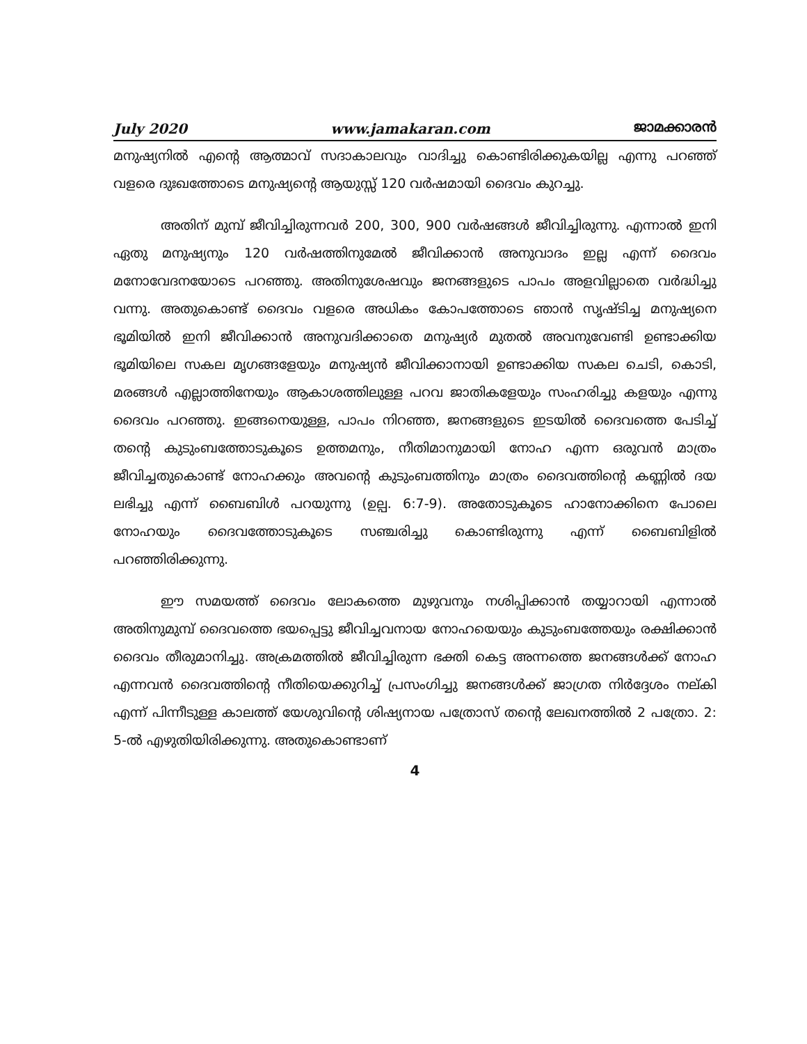July 2020 www.jamakaran.com ജാമക്കാരൻ
മനുഷ്യനിൽ എന്റെ ആത്മാവ് സദാകാലവും വാദിച്ചു കൊണ്ടിരിക്കുകയില്ല എന്നു പറഞ്ഞ് വളരെ ദുഃഖത്തോടെ മനുഷ്യന്റെ ആയുസ്സ് 120 വർഷമായി ദൈവം കുറച്ചു.
അതിന് മുമ്പ് ജീവിച്ചിരുന്നവർ 200, 300, 900 വർഷങ്ങൾ ജീവിച്ചിരുന്നു. എന്നാൽ ഇനി ഏതു മനുഷ്യനും 120 വർഷത്തിനുമേൽ ജീവിക്കാൻ അനുവാദം ഇല്ല എന്ന് ദൈവം മനോവേദനയോടെ പറഞ്ഞു. അതിനുശേഷവും ജനങ്ങളുടെ പാപം അളവില്ലാതെ വർദ്ധിച്ചു വന്നു. അതുകൊണ്ട് ദൈവം വളരെ അധികം കോപത്തോടെ ഞാൻ സൃഷ്ടിച്ച മനുഷ്യനെ ഭൂമിയിൽ ഇനി ജീവിക്കാൻ അനുവദിക്കാതെ മനുഷ്യർ മുതൽ അവനുവേണ്ടി ഉണ്ടാക്കിയ ഭൂമിയിലെ സകല മൃഗങ്ങളേയും മനുഷ്യൻ ജീവിക്കാനായി ഉണ്ടാക്കിയ സകല ചെടി, കൊടി, മരങ്ങൾ എല്ലാത്തിനേയും ആകാശത്തിലുള്ള പറവ ജാതികളേയും സംഹരിച്ചു കളയും എന്നു ദൈവം പറഞ്ഞു. ഇങ്ങനെയുള്ള, പാപം നിറഞ്ഞ, ജനങ്ങളുടെ ഇടയിൽ ദൈവത്തെ പേടിച്ച് തന്റെ കുടുംബത്തോടുകൂടെ ഉത്തമനും, നീതിമാനുമായി നോഹ എന്ന ഒരുവൻ മാത്രം ജീവിച്ചതുകൊണ്ട് നോഹക്കും അവന്റെ കുടുംബത്തിനും മാത്രം ദൈവത്തിന്റെ കണ്ണിൽ ദയ ലഭിച്ചു എന്ന് ബൈബിൾ പറയുന്നു (ഉല്പ. 6:7-9). അതോടുകൂടെ ഹാനോക്കിനെ പോലെ നോഹയും ദൈവത്തോടുകൂടെ സഞ്ചരിച്ചു കൊണ്ടിരുന്നു എന്ന് ബൈബിളിൽ പറഞ്ഞിരിക്കുന്നു.
ഈ സമയത്ത് ദൈവം ലോകത്തെ മുഴുവനും നശിപ്പിക്കാൻ തയ്യാറായി എന്നാൽ അതിനുമുമ്പ് ദൈവത്തെ ഭയപ്പെട്ടു ജീവിച്ചവനായ നോഹയെയും കുടുംബത്തേയും രക്ഷിക്കാൻ ദൈവം തീരുമാനിച്ചു. അക്രമത്തിൽ ജീവിച്ചിരുന്ന ഭക്തി കെട്ട അന്നത്തെ ജനങ്ങൾക്ക് നോഹ എന്നവൻ ദൈവത്തിന്റെ നീതിയെക്കുറിച്ച് പ്രസംഗിച്ചു ജനങ്ങൾക്ക് ജാഗ്രത നിർദ്ദേശം നല്കി എന്ന് പിന്നീടുള്ള കാലത്ത് യേശുവിന്റെ ശിഷ്യനായ പത്രോസ് തന്റെ ലേഖനത്തിൽ 2 പത്രോ. 2: 5-ൽ എഴുതിയിരിക്കുന്നു. അതുകൊണ്ടാണ്
4